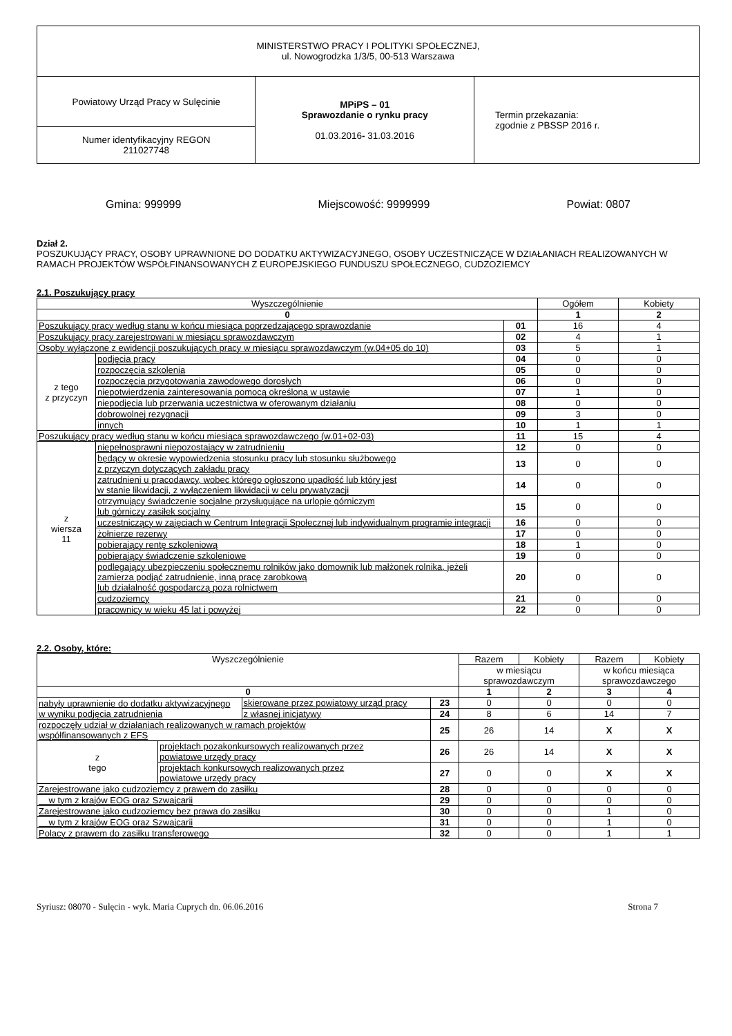| MINISTERSTWO PRACY I POLITYKI SPOŁECZNEJ, ul. Nowogrodzka 1/3/5, 00-513 Warszawa | | |
| Powiatowy Urząd Pracy w Sulęcinie | MPiPS – 01 Sprawozdanie o rynku pracy 01.03.2016 - 31.03.2016 | Termin przekazania: zgodnie z PBSSP 2016 r. |
| Numer identyfikacyjny REGON 211027748 | | |
Gmina: 999999 Miejscowość: 9999999 Powiat: 0807
Dział 2.
POSZUKUJĄCY PRACY, OSOBY UPRAWNIONE DO DODATKU AKTYWIZACYJNEGO, OSOBY UCZESTNICZĄCE W DZIAŁANIACH REALIZOWANYCH W RAMACH PROJEKTÓW WSPÓŁFINANSOWANYCH Z EUROPEJSKIEGO FUNDUSZU SPOŁECZNEGO, CUDZOZIEMCY
2.1. Poszukujący pracy
| Wyszczególnienie | | | Ogółem | Kobiety |
| 0 | | | 1 | 2 |
| Poszukujący pracy według stanu w końcu miesiąca poprzedzającego sprawozdanie | | 01 | 16 | 4 |
| Poszukujący pracy zarejestrowani w miesiącu sprawozdawczym | | 02 | 4 | 1 |
| Osoby wyłączone z ewidencji poszukujących pracy w miesiącu sprawozdawczym (w.04+05 do 10) | | 03 | 5 | 1 |
| z tego z przyczyn | podjęcia pracy | 04 | 0 | 0 |
| | rozpoczęcia szkolenia | 05 | 0 | 0 |
| | rozpoczęcia przygotowania zawodowego dorosłych | 06 | 0 | 0 |
| | niepotwierdzenia zainteresowania pomocą określoną w ustawie | 07 | 1 | 0 |
| | niepodjęcia lub przerwania uczestnictwa w oferowanym działaniu | 08 | 0 | 0 |
| | dobrowolnej rezygnacji | 09 | 3 | 0 |
| | innych | 10 | 1 | 1 |
| Poszukujący pracy według stanu w końcu miesiąca sprawozdawczego (w.01+02-03) | | 11 | 15 | 4 |
| z wiersza 11 | niepełnosprawni niepozostający w zatrudnieniu | 12 | 0 | 0 |
| | będący w okresie wypowiedzenia stosunku pracy lub stosunku służbowego z przyczyn dotyczących zakładu pracy | 13 | 0 | 0 |
| | zatrudnieni u pracodawcy, wobec którego ogłoszono upadłość lub który jest w stanie likwidacji, z wyłączeniem likwidacji w celu prywatyzacji | 14 | 0 | 0 |
| | otrzymujący świadczenie socjalne przysługujące na urlopie górniczym lub górniczy zasiłek socjalny | 15 | 0 | 0 |
| | uczestniczący w zajęciach w Centrum Integracji Społecznej lub indywidualnym programie integracji | 16 | 0 | 0 |
| | żołnierze rezerwy | 17 | 0 | 0 |
| | pobierający rentę szkoleniową | 18 | 1 | 0 |
| | pobierający świadczenie szkoleniowe | 19 | 0 | 0 |
| | podlegający ubezpieczeniu społecznemu rolników jako domownik lub małżonek rolnika, jeżeli zamierza podjąć zatrudnienie, inną pracę zarobkową lub działalność gospodarczą poza rolnictwem | 20 | 0 | 0 |
| | cudzoziemcy | 21 | 0 | 0 |
| | pracownicy w wieku 45 lat i powyżej | 22 | 0 | 0 |
2.2. Osoby, które:
| Wyszczególnienie | | | | Razem | Kobiety | Razem | Kobiety |
| | | | | w miesiącu sprawozdawczym | | w końcu miesiąca sprawozdawczego | |
| 0 | | | | 1 | 2 | 3 | 4 |
| nabyły uprawnienie do dodatku aktywizacyjnego w wyniku podjęcia zatrudnienia | | skierowane przez powiatowy urząd pracy | 23 | 0 | 0 | 0 | 0 |
| | | z własnej inicjatywy | 24 | 8 | 6 | 14 | 7 |
| rozpoczęły udział w działaniach realizowanych w ramach projektów współfinansowanych z EFS | | | 25 | 26 | 14 | X | X |
| z tego | projektach pozakonkursowych realizowanych przez powiatowe urzędy pracy | | 26 | 26 | 14 | X | X |
| | projektach konkursowych realizowanych przez powiatowe urzędy pracy | | 27 | 0 | 0 | X | X |
| Zarejestrowane jako cudzoziemcy z prawem do zasiłku | | | 28 | 0 | 0 | 0 | 0 |
| w tym z krajów EOG oraz Szwajcarii | | | 29 | 0 | 0 | 0 | 0 |
| Zarejestrowane jako cudzoziemcy bez prawa do zasiłku | | | 30 | 0 | 0 | 1 | 0 |
| w tym z krajów EOG oraz Szwajcarii | | | 31 | 0 | 0 | 1 | 0 |
| Polacy z prawem do zasiłku transferowego | | | 32 | 0 | 0 | 1 | 1 |
Syriusz: 08070 - Sulęcin - wyk. Maria Cuprych dn. 06.06.2016 Strona 7